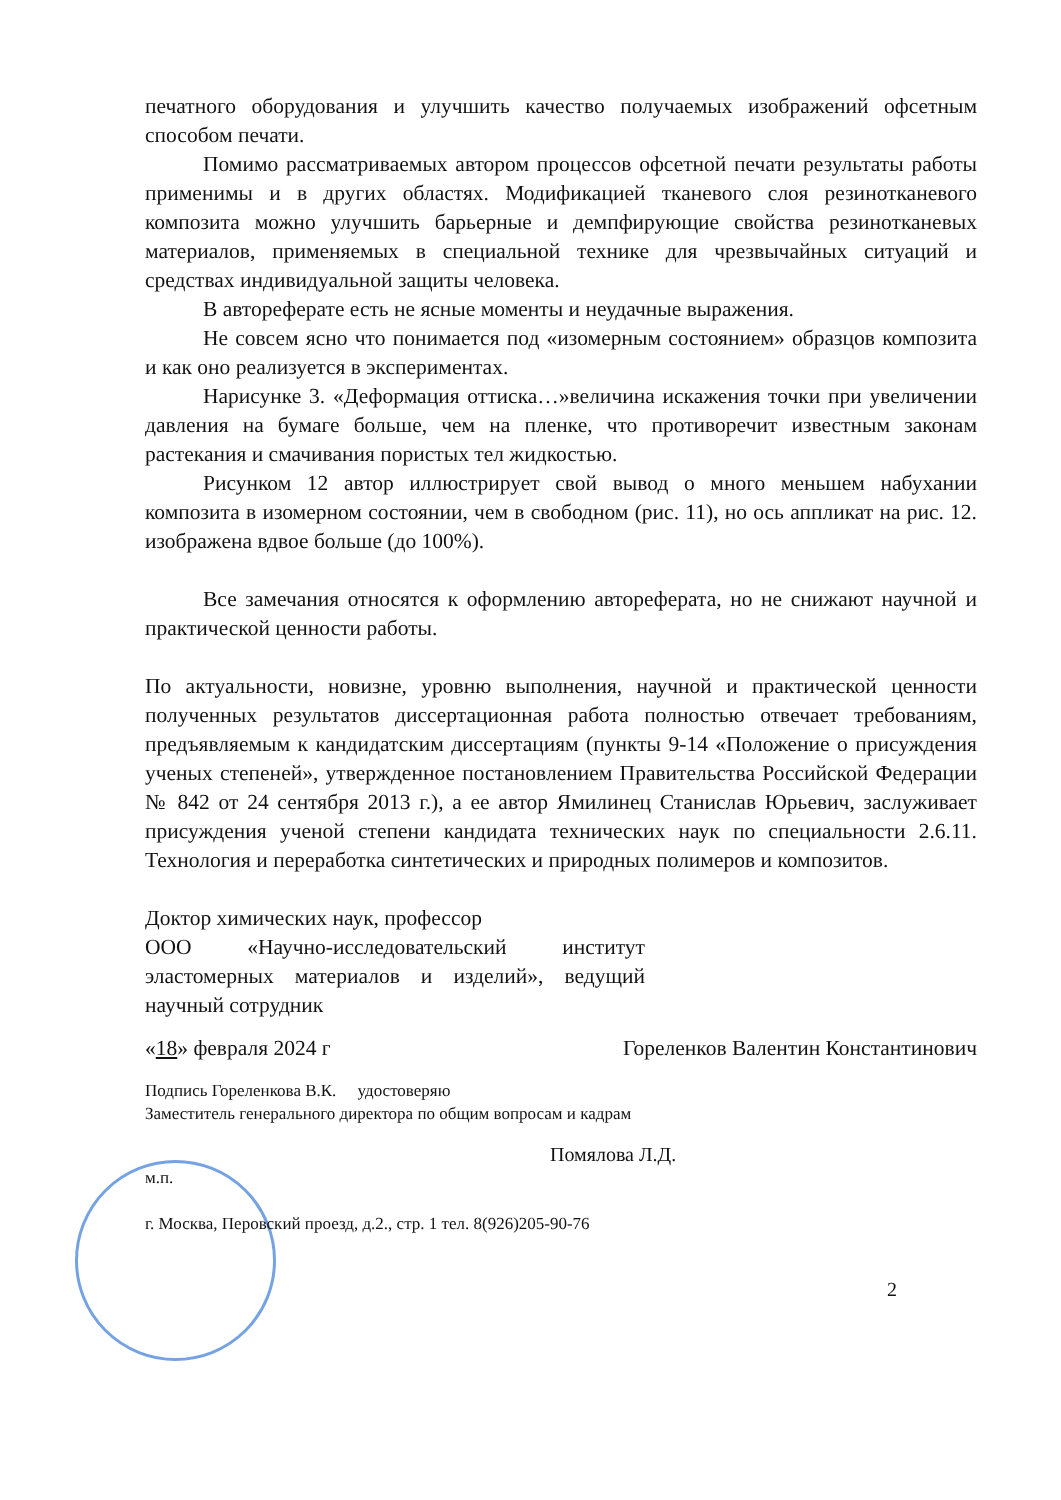печатного оборудования и улучшить качество получаемых изображений офсетным способом печати.
Помимо рассматриваемых автором процессов офсетной печати результаты работы применимы и в других областях. Модификацией тканевого слоя резинотканевого композита можно улучшить барьерные и демпфирующие свойства резинотканевых материалов, применяемых в специальной технике для чрезвычайных ситуаций и средствах индивидуальной защиты человека.
В автореферате есть не ясные моменты и неудачные выражения.
Не совсем ясно что понимается под «изомерным состоянием» образцов композита и как оно реализуется в экспериментах.
Нарисунке 3. «Деформация оттиска…»величина искажения точки при увеличении давления на бумаге больше, чем на пленке, что противоречит известным законам растекания и смачивания пористых тел жидкостью.
Рисунком 12 автор иллюстрирует свой вывод о много меньшем набухании композита в изомерном состоянии, чем в свободном (рис. 11), но ось аппликат на рис. 12. изображена вдвое больше (до 100%).
Все замечания относятся к оформлению автореферата, но не снижают научной и практической ценности работы.
По актуальности, новизне, уровню выполнения, научной и практической ценности полученных результатов диссертационная работа полностью отвечает требованиям, предъявляемым к кандидатским диссертациям (пункты 9-14 «Положение о присуждения ученых степеней», утвержденное постановлением Правительства Российской Федерации № 842 от 24 сентября 2013 г.), а ее автор Ямилинец Станислав Юрьевич, заслуживает присуждения ученой степени кандидата технических наук по специальности 2.6.11. Технология и переработка синтетических и природных полимеров и композитов.
Доктор химических наук, профессор
ООО «Научно-исследовательский институт эластомерных материалов и изделий», ведущий научный сотрудник
«18» февраля 2024 г Гореленков Валентин Константинович
Подпись Гореленкова В.К. удостоверяю
Заместитель генерального директора по общим вопросам и кадрам
Помялова Л.Д.
м.п.
г. Москва, Перовский проезд, д.2., стр. 1 тел. 8(926)205-90-76
2